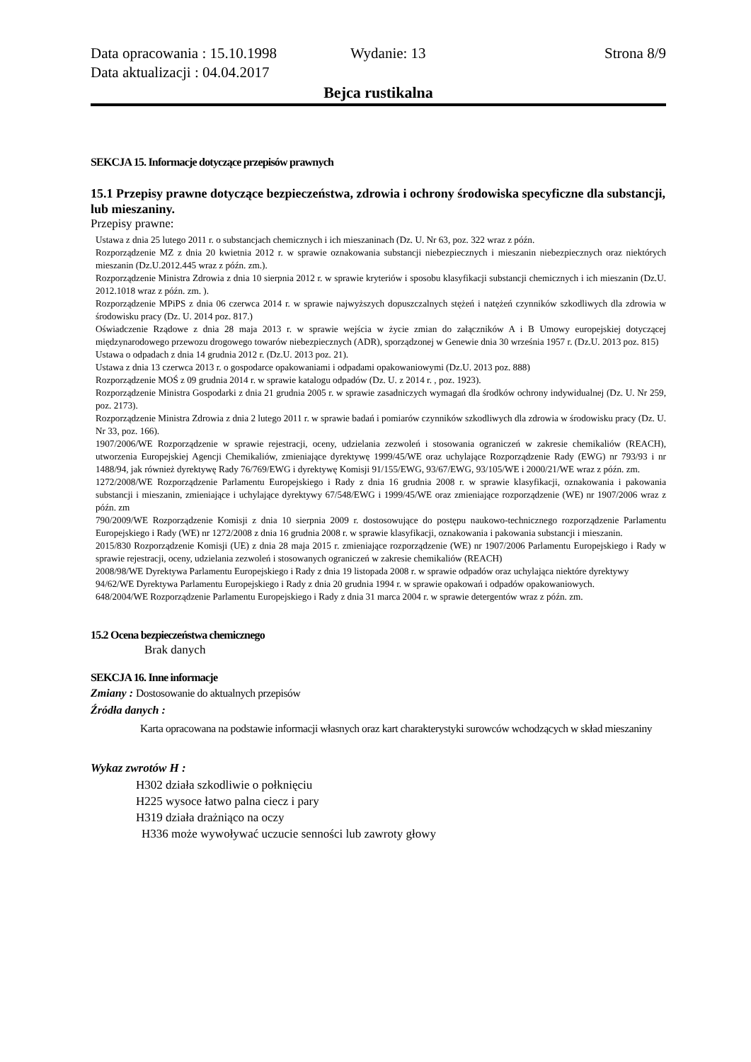Data opracowania : 15.10.1998 Wydanie: 13 Strona 8/9
Data aktualizacji : 04.04.2017
Bejca rustikalna
SEKCJA 15. Informacje dotyczące przepisów prawnych
15.1 Przepisy prawne dotyczące bezpieczeństwa, zdrowia i ochrony środowiska specyficzne dla substancji, lub mieszaniny.
Przepisy prawne:
Ustawa z dnia 25 lutego 2011 r. o substancjach chemicznych i ich mieszaninach (Dz. U. Nr 63, poz. 322 wraz z późn.
Rozporządzenie MZ z dnia 20 kwietnia 2012 r. w sprawie oznakowania substancji niebezpiecznych i mieszanin niebezpiecznych oraz niektórych mieszanin (Dz.U.2012.445 wraz z późn. zm.).
Rozporządzenie Ministra Zdrowia z dnia 10 sierpnia 2012 r. w sprawie kryteriów i sposobu klasyfikacji substancji chemicznych i ich mieszanin (Dz.U. 2012.1018 wraz z późn. zm. ).
Rozporządzenie MPiPS z dnia 06 czerwca 2014 r. w sprawie najwyższych dopuszczalnych stężeń i natężeń czynników szkodliwych dla zdrowia w środowisku pracy (Dz. U. 2014 poz. 817.)
Oświadczenie Rządowe z dnia 28 maja 2013 r. w sprawie wejścia w życie zmian do załączników A i B Umowy europejskiej dotyczącej międzynarodowego przewozu drogowego towarów niebezpiecznych (ADR), sporządzonej w Genewie dnia 30 września 1957 r. (Dz.U. 2013 poz. 815)
Ustawa o odpadach z dnia 14 grudnia 2012 r. (Dz.U. 2013 poz. 21).
Ustawa z dnia 13 czerwca 2013 r. o gospodarce opakowaniami i odpadami opakowaniowymi (Dz.U. 2013 poz. 888)
Rozporządzenie MOŚ z 09 grudnia 2014 r. w sprawie katalogu odpadów (Dz. U. z 2014 r. , poz. 1923).
Rozporządzenie Ministra Gospodarki z dnia 21 grudnia 2005 r. w sprawie zasadniczych wymagań dla środków ochrony indywidualnej (Dz. U. Nr 259, poz. 2173).
Rozporządzenie Ministra Zdrowia z dnia 2 lutego 2011 r. w sprawie badań i pomiarów czynników szkodliwych dla zdrowia w środowisku pracy (Dz. U. Nr 33, poz. 166).
1907/2006/WE Rozporządzenie w sprawie rejestracji, oceny, udzielania zezwoleń i stosowania ograniczeń w zakresie chemikaliów (REACH), utworzenia Europejskiej Agencji Chemikaliów, zmieniające dyrektywę 1999/45/WE oraz uchylające Rozporządzenie Rady (EWG) nr 793/93 i nr 1488/94, jak również dyrektywę Rady 76/769/EWG i dyrektywę Komisji 91/155/EWG, 93/67/EWG, 93/105/WE i 2000/21/WE wraz z późn. zm.
1272/2008/WE Rozporządzenie Parlamentu Europejskiego i Rady z dnia 16 grudnia 2008 r. w sprawie klasyfikacji, oznakowania i pakowania substancji i mieszanin, zmieniające i uchylające dyrektywy 67/548/EWG i 1999/45/WE oraz zmieniające rozporządzenie (WE) nr 1907/2006 wraz z późn. zm
790/2009/WE Rozporządzenie Komisji z dnia 10 sierpnia 2009 r. dostosowujące do postępu naukowo-technicznego rozporządzenie Parlamentu Europejskiego i Rady (WE) nr 1272/2008 z dnia 16 grudnia 2008 r. w sprawie klasyfikacji, oznakowania i pakowania substancji i mieszanin.
2015/830 Rozporządzenie Komisji (UE) z dnia 28 maja 2015 r. zmieniające rozporządzenie (WE) nr 1907/2006 Parlamentu Europejskiego i Rady w sprawie rejestracji, oceny, udzielania zezwoleń i stosowanych ograniczeń w zakresie chemikaliów (REACH)
2008/98/WE Dyrektywa Parlamentu Europejskiego i Rady z dnia 19 listopada 2008 r. w sprawie odpadów oraz uchylająca niektóre dyrektywy
94/62/WE Dyrektywa Parlamentu Europejskiego i Rady z dnia 20 grudnia 1994 r. w sprawie opakowań i odpadów opakowaniowych.
648/2004/WE Rozporządzenie Parlamentu Europejskiego i Rady z dnia 31 marca 2004 r. w sprawie detergentów wraz z późn. zm.
15.2 Ocena bezpieczeństwa chemicznego
Brak danych
SEKCJA 16. Inne informacje
Zmiany : Dostosowanie do aktualnych przepisów
Źródła danych :
Karta opracowana na podstawie informacji własnych oraz kart charakterystyki surowców wchodzących w skład mieszaniny
Wykaz zwrotów H :
H302 działa szkodliwie o połknięciu
H225 wysoce łatwo palna ciecz i pary
H319 działa drażniąco na oczy
H336 może wywoływać uczucie senności lub zawroty głowy